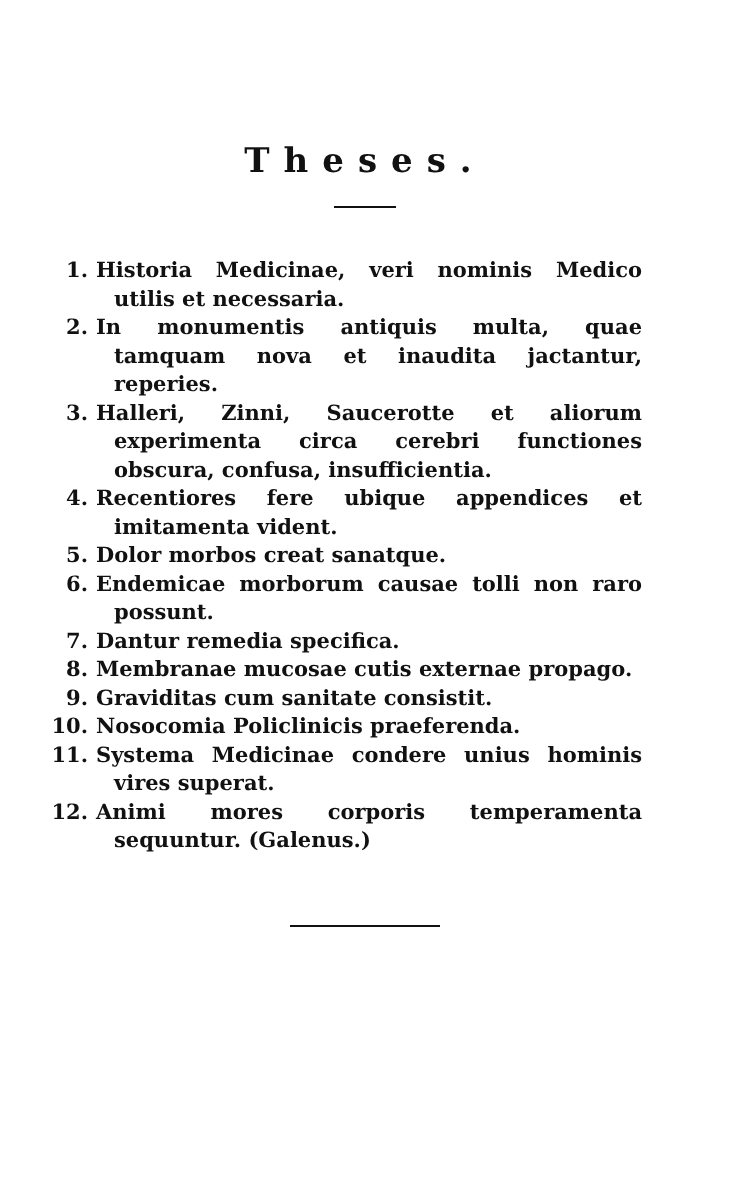Theses.
1. Historia Medicinae, veri nominis Medico utilis et necessaria.
2. In monumentis antiquis multa, quae tamquam nova et inaudita jactantur, reperies.
3. Halleri, Zinni, Saucerotte et aliorum experimenta circa cerebri functiones obscura, confusa, insufficientia.
4. Recentiores fere ubique appendices et imitamenta vident.
5. Dolor morbos creat sanatque.
6. Endemicae morborum causae tolli non raro possunt.
7. Dantur remedia specifica.
8. Membranae mucosae cutis externae propago.
9. Graviditas cum sanitate consistit.
10. Nosocomia Policlinicis praeferenda.
11. Systema Medicinae condere unius hominis vires superat.
12. Animi mores corporis temperamenta sequuntur. (Galenus.)